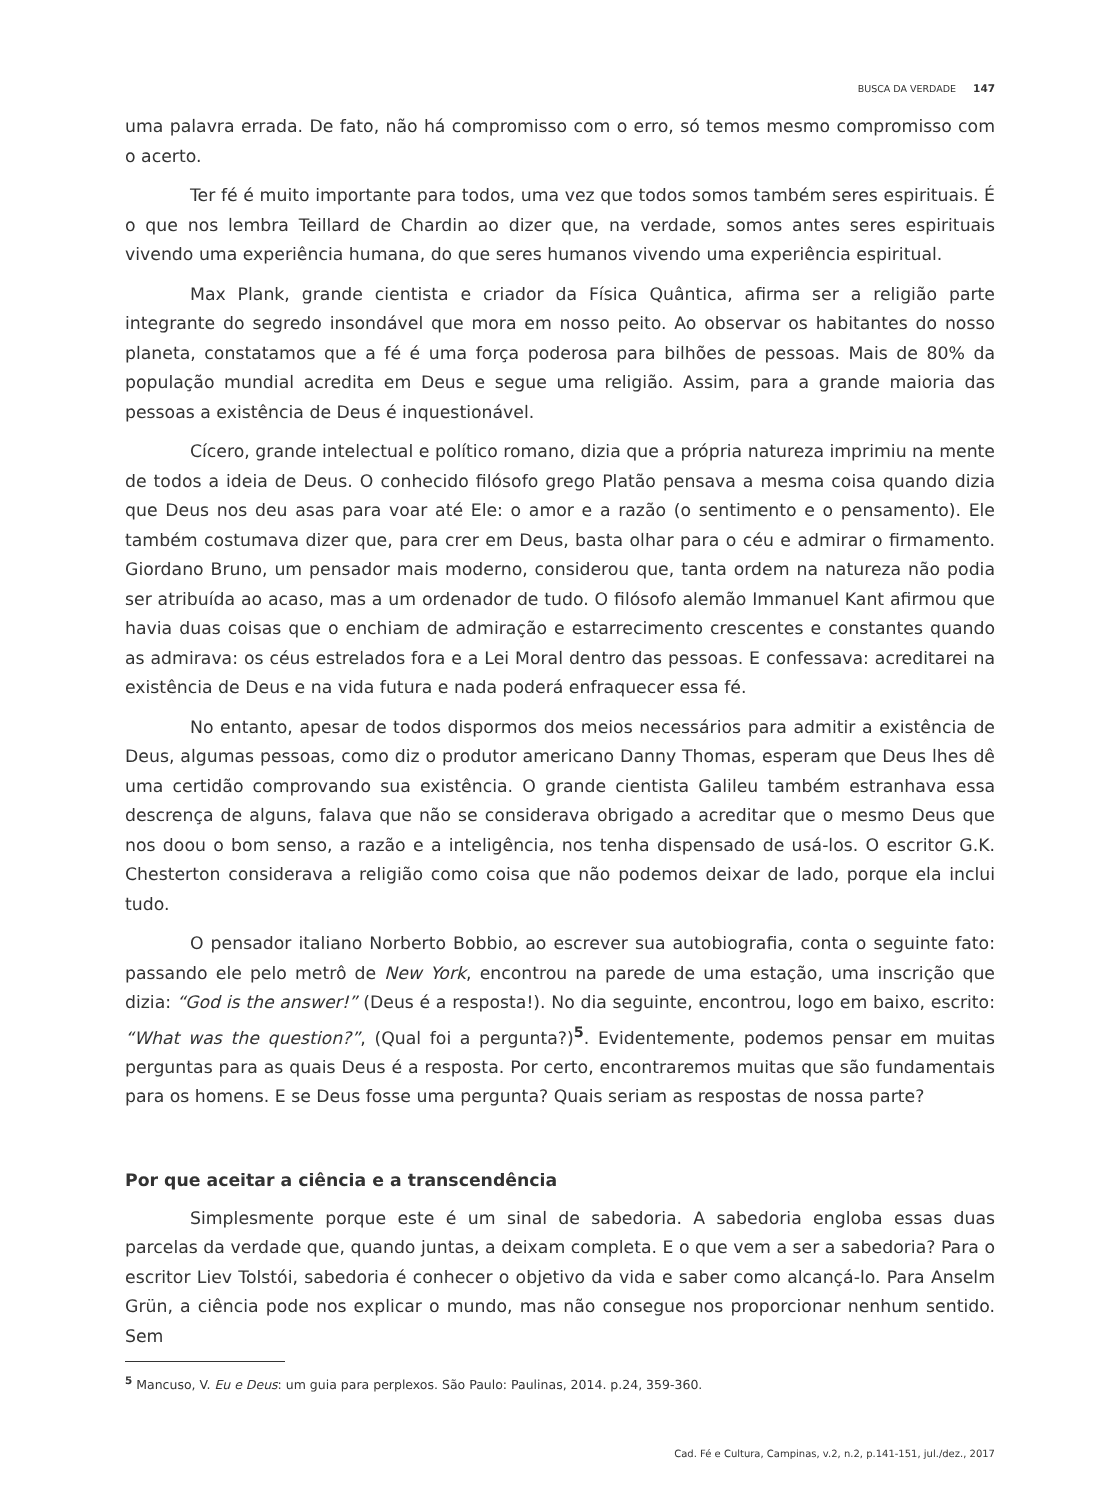BUSCA DA VERDADE 147
uma palavra errada. De fato, não há compromisso com o erro, só temos mesmo compromisso com o acerto.
Ter fé é muito importante para todos, uma vez que todos somos também seres espirituais. É o que nos lembra Teillard de Chardin ao dizer que, na verdade, somos antes seres espirituais vivendo uma experiência humana, do que seres humanos vivendo uma experiência espiritual.
Max Plank, grande cientista e criador da Física Quântica, afirma ser a religião parte integrante do segredo insondável que mora em nosso peito. Ao observar os habitantes do nosso planeta, constatamos que a fé é uma força poderosa para bilhões de pessoas. Mais de 80% da população mundial acredita em Deus e segue uma religião. Assim, para a grande maioria das pessoas a existência de Deus é inquestionável.
Cícero, grande intelectual e político romano, dizia que a própria natureza imprimiu na mente de todos a ideia de Deus. O conhecido filósofo grego Platão pensava a mesma coisa quando dizia que Deus nos deu asas para voar até Ele: o amor e a razão (o sentimento e o pensamento). Ele também costumava dizer que, para crer em Deus, basta olhar para o céu e admirar o firmamento. Giordano Bruno, um pensador mais moderno, considerou que, tanta ordem na natureza não podia ser atribuída ao acaso, mas a um ordenador de tudo. O filósofo alemão Immanuel Kant afirmou que havia duas coisas que o enchiam de admiração e estarrecimento crescentes e constantes quando as admirava: os céus estrelados fora e a Lei Moral dentro das pessoas. E confessava: acreditarei na existência de Deus e na vida futura e nada poderá enfraquecer essa fé.
No entanto, apesar de todos dispormos dos meios necessários para admitir a existência de Deus, algumas pessoas, como diz o produtor americano Danny Thomas, esperam que Deus lhes dê uma certidão comprovando sua existência. O grande cientista Galileu também estranhava essa descrença de alguns, falava que não se considerava obrigado a acreditar que o mesmo Deus que nos doou o bom senso, a razão e a inteligência, nos tenha dispensado de usá-los. O escritor G.K. Chesterton considerava a religião como coisa que não podemos deixar de lado, porque ela inclui tudo.
O pensador italiano Norberto Bobbio, ao escrever sua autobiografia, conta o seguinte fato: passando ele pelo metrô de New York, encontrou na parede de uma estação, uma inscrição que dizia: “God is the answer!” (Deus é a resposta!). No dia seguinte, encontrou, logo em baixo, escrito: “What was the question?”, (Qual foi a pergunta?)<sup>5</sup>. Evidentemente, podemos pensar em muitas perguntas para as quais Deus é a resposta. Por certo, encontraremos muitas que são fundamentais para os homens. E se Deus fosse uma pergunta? Quais seriam as respostas de nossa parte?
Por que aceitar a ciência e a transcendência
Simplesmente porque este é um sinal de sabedoria. A sabedoria engloba essas duas parcelas da verdade que, quando juntas, a deixam completa. E o que vem a ser a sabedoria? Para o escritor Liev Tolstói, sabedoria é conhecer o objetivo da vida e saber como alcançá-lo. Para Anselm Grün, a ciência pode nos explicar o mundo, mas não consegue nos proporcionar nenhum sentido. Sem
<sup>5</sup> Mancuso, V. Eu e Deus: um guia para perplexos. São Paulo: Paulinas, 2014. p.24, 359-360.
Cad. Fé e Cultura, Campinas, v.2, n.2, p.141-151, jul./dez., 2017